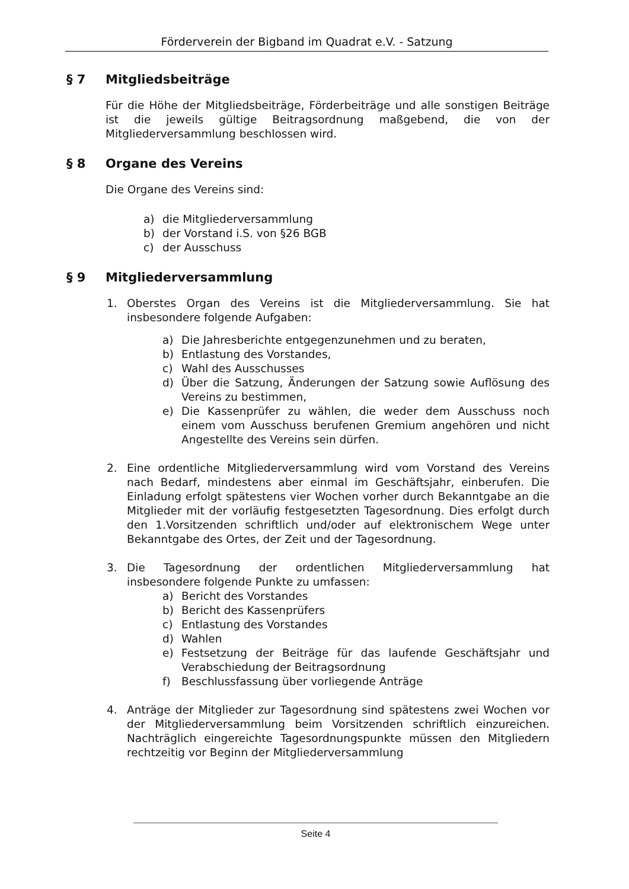Förderverein der Bigband im Quadrat e.V. - Satzung
§ 7 Mitgliedsbeiträge
Für die Höhe der Mitgliedsbeiträge, Förderbeiträge und alle sonstigen Beiträge ist die jeweils gültige Beitragsordnung maßgebend, die von der Mitgliederversammlung beschlossen wird.
§ 8 Organe des Vereins
Die Organe des Vereins sind:
a) die Mitgliederversammlung
b) der Vorstand i.S. von §26 BGB
c) der Ausschuss
§ 9 Mitgliederversammlung
1. Oberstes Organ des Vereins ist die Mitgliederversammlung. Sie hat insbesondere folgende Aufgaben:
a) Die Jahresberichte entgegenzunehmen und zu beraten,
b) Entlastung des Vorstandes,
c) Wahl des Ausschusses
d) Über die Satzung, Änderungen der Satzung sowie Auflösung des Vereins zu bestimmen,
e) Die Kassenprüfer zu wählen, die weder dem Ausschuss noch einem vom Ausschuss berufenen Gremium angehören und nicht Angestellte des Vereins sein dürfen.
2. Eine ordentliche Mitgliederversammlung wird vom Vorstand des Vereins nach Bedarf, mindestens aber einmal im Geschäftsjahr, einberufen. Die Einladung erfolgt spätestens vier Wochen vorher durch Bekanntgabe an die Mitglieder mit der vorläufig festgesetzten Tagesordnung. Dies erfolgt durch den 1.Vorsitzenden schriftlich und/oder auf elektronischem Wege unter Bekanntgabe des Ortes, der Zeit und der Tagesordnung.
3. Die Tagesordnung der ordentlichen Mitgliederversammlung hat insbesondere folgende Punkte zu umfassen:
a) Bericht des Vorstandes
b) Bericht des Kassenprüfers
c) Entlastung des Vorstandes
d) Wahlen
e) Festsetzung der Beiträge für das laufende Geschäftsjahr und Verabschiedung der Beitragsordnung
f) Beschlussfassung über vorliegende Anträge
4. Anträge der Mitglieder zur Tagesordnung sind spätestens zwei Wochen vor der Mitgliederversammlung beim Vorsitzenden schriftlich einzureichen. Nachträglich eingereichte Tagesordnungspunkte müssen den Mitgliedern rechtzeitig vor Beginn der Mitgliederversammlung
Seite 4